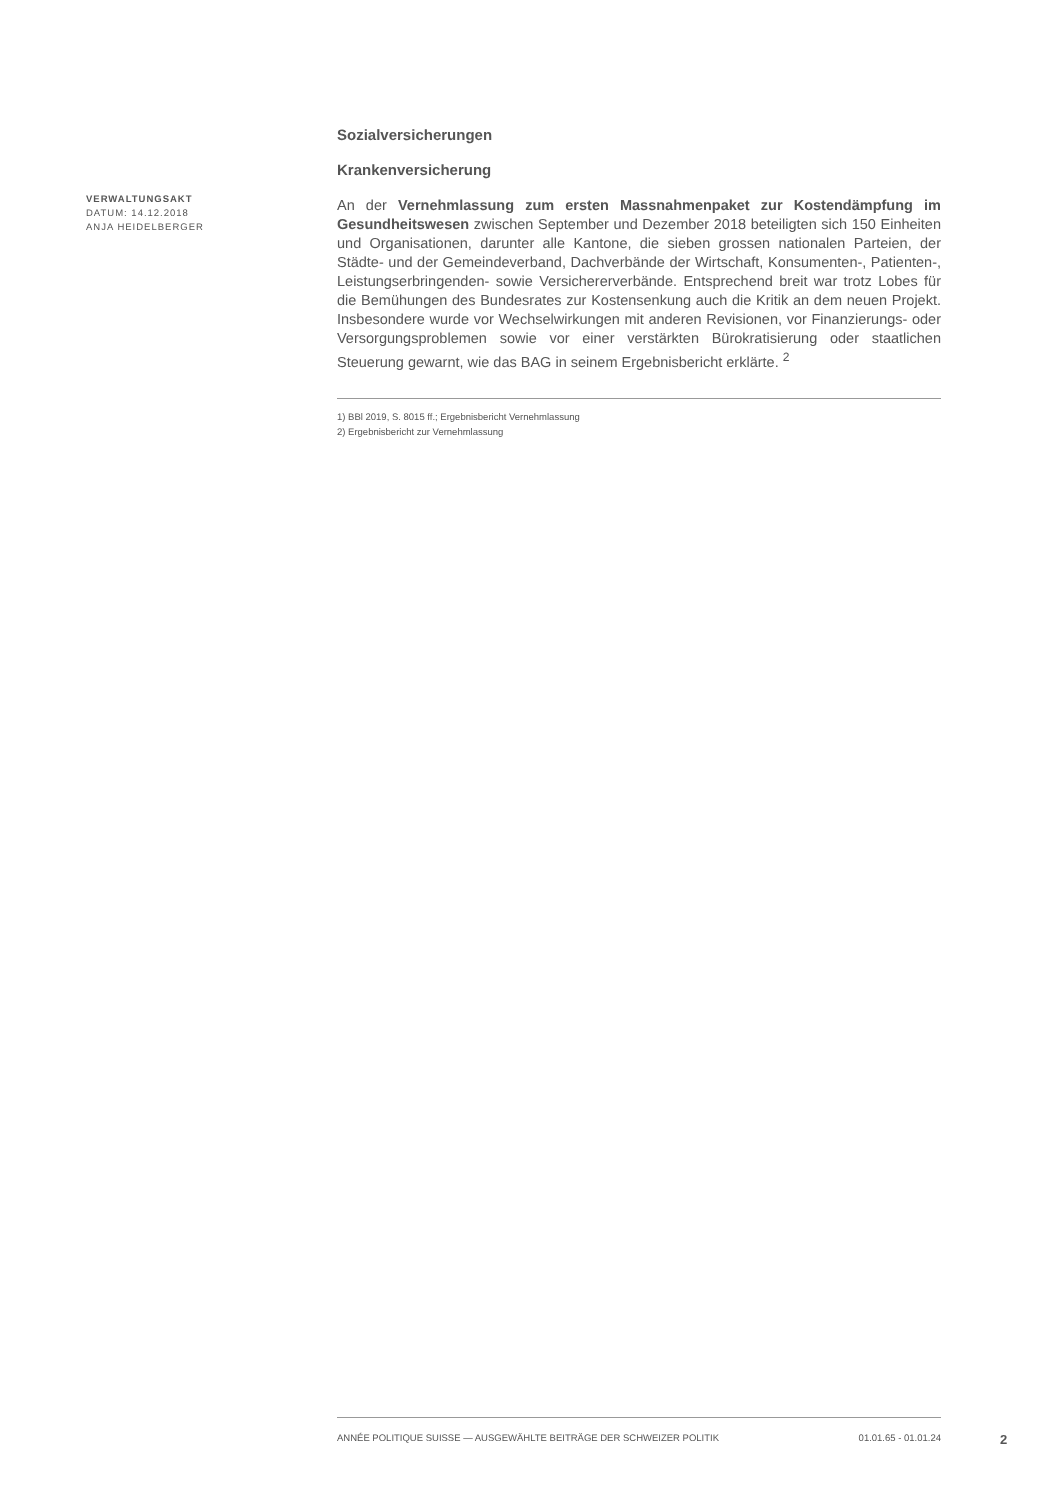Sozialversicherungen
Krankenversicherung
An der Vernehmlassung zum ersten Massnahmenpaket zur Kostendämpfung im Gesundheitswesen zwischen September und Dezember 2018 beteiligten sich 150 Einheiten und Organisationen, darunter alle Kantone, die sieben grossen nationalen Parteien, der Städte- und der Gemeindeverband, Dachverbände der Wirtschaft, Konsumenten-, Patienten-, Leistungserbringenden- sowie Versichererverbände. Entsprechend breit war trotz Lobes für die Bemühungen des Bundesrates zur Kostensenkung auch die Kritik an dem neuen Projekt. Insbesondere wurde vor Wechselwirkungen mit anderen Revisionen, vor Finanzierungs- oder Versorgungsproblemen sowie vor einer verstärkten Bürokratisierung oder staatlichen Steuerung gewarnt, wie das BAG in seinem Ergebnisbericht erklärte. <sup>2</sup>
1) BBl 2019, S. 8015 ff.; Ergebnisbericht Vernehmlassung
2) Ergebnisbericht zur Vernehmlassung
VERWALTUNGSAKT
DATUM: 14.12.2018
ANJA HEIDELBERGER
ANNÉE POLITIQUE SUISSE — AUSGEWÄHLTE BEITRÄGE DER SCHWEIZER POLITIK 01.01.65 - 01.01.24
2